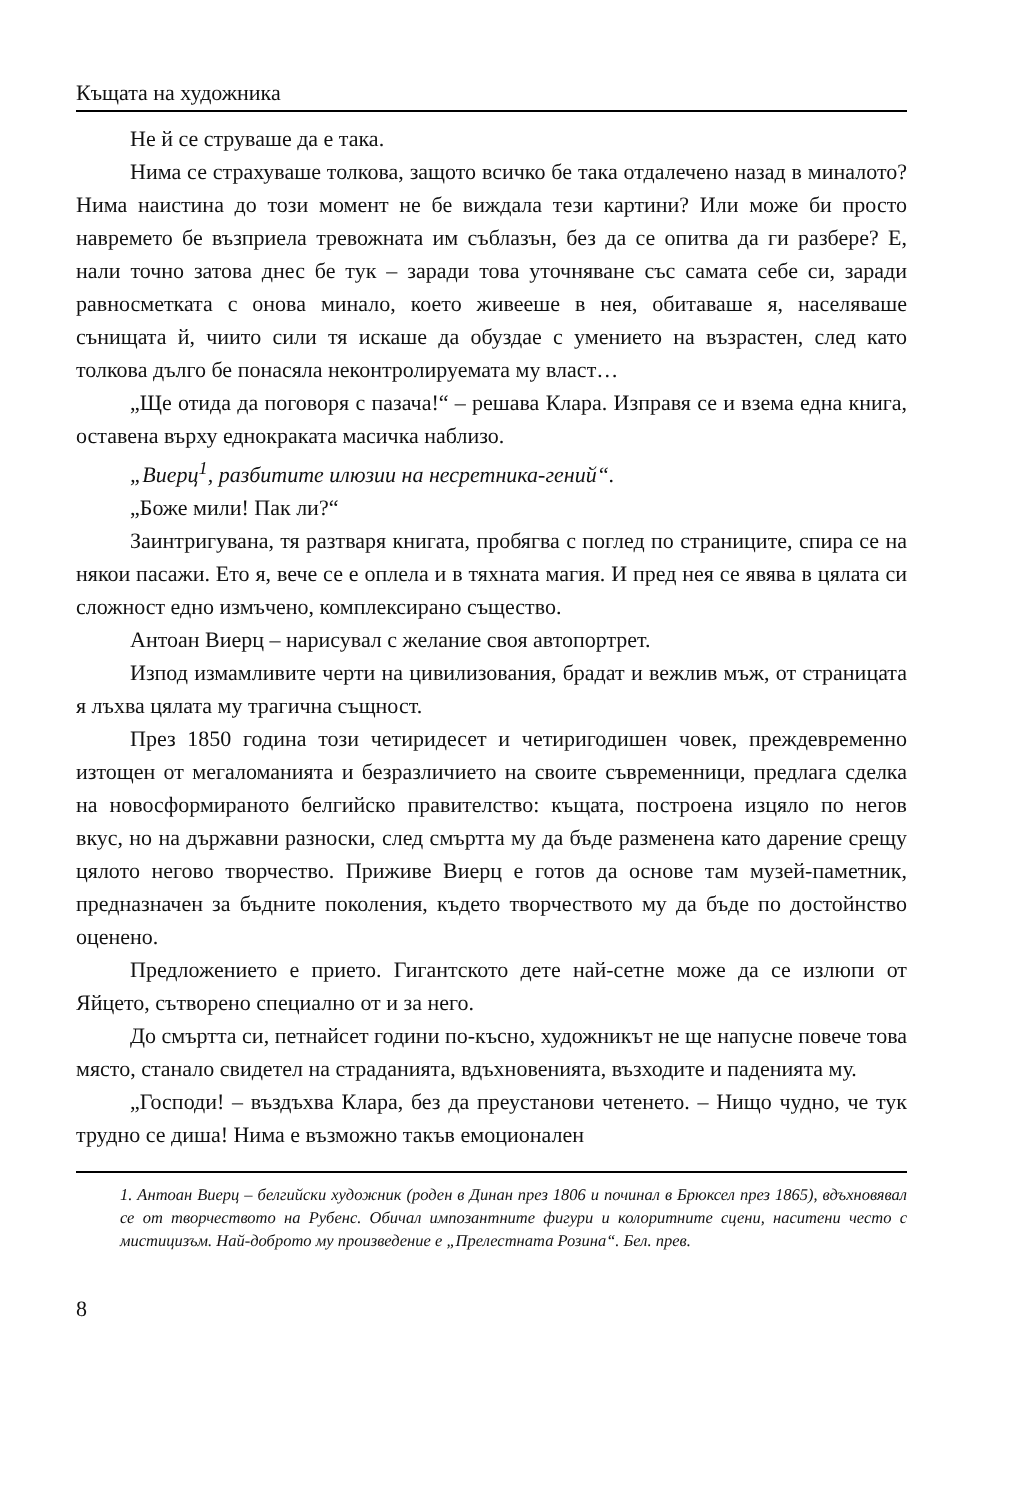Къщата на художника
Не й се струваше да е така.
Нима се страхуваше толкова, защото всичко бе така отдалечено назад в миналото? Нима наистина до този момент не бе виждала тези картини? Или може би просто навремето бе възприела тревожната им съблазън, без да се опитва да ги разбере? Е, нали точно затова днес бе тук – заради това уточняване със самата себе си, заради равносметката с онова минало, което живееше в нея, обитаваше я, населяваше сънищата й, чиито сили тя искаше да обуздае с умението на възрастен, след като толкова дълго бе понасяла неконтролируемата му власт…
„Ще отида да поговоря с пазача!“ – решава Клара. Изправя се и взема една книга, оставена върху еднокраката масичка наблизо.
„Виерц<sup>1</sup>, разбитите илюзии на несретника-гений“.
„Боже мили! Пак ли?“
Заинтригувана, тя разтваря книгата, пробягва с поглед по страниците, спира се на някои пасажи. Ето я, вече се е оплела и в тяхната магия. И пред нея се явява в цялата си сложност едно измъчено, комплексирано същество.
Антоан Виерц – нарисувал с желание своя автопортрет.
Изпод измамливите черти на цивилизования, брадат и вежлив мъж, от страницата я лъхва цялата му трагична същност.
През 1850 година този четиридесет и четиригодишен човек, преждевременно изтощен от мегаломанията и безразличието на своите съвременници, предлага сделка на новосформираното белгийско правителство: къщата, построена изцяло по негов вкус, но на държавни разноски, след смъртта му да бъде разменена като дарение срещу цялото негово творчество. Приживе Виерц е готов да основе там музей-паметник, предназначен за бъдните поколения, където творчеството му да бъде по достойнство оценено.
Предложението е прието. Гигантското дете най-сетне може да се излюпи от Яйцето, сътворено специално от и за него.
До смъртта си, петнайсет години по-късно, художникът не ще напусне повече това място, станало свидетел на страданията, вдъхновенията, възходите и паденията му.
„Господи! – въздъхва Клара, без да преустанови четенето. – Нищо чудно, че тук трудно се диша! Нима е възможно такъв емоционален
1. Антоан Виерц – белгийски художник (роден в Динан през 1806 и починал в Брюксел през 1865), вдъхновявал се от творчеството на Рубенс. Обичал импозантните фигури и колоритните сцени, наситени често с мистицизъм. Най-доброто му произведение е „Прелестната Розина“. Бел. прев.
8